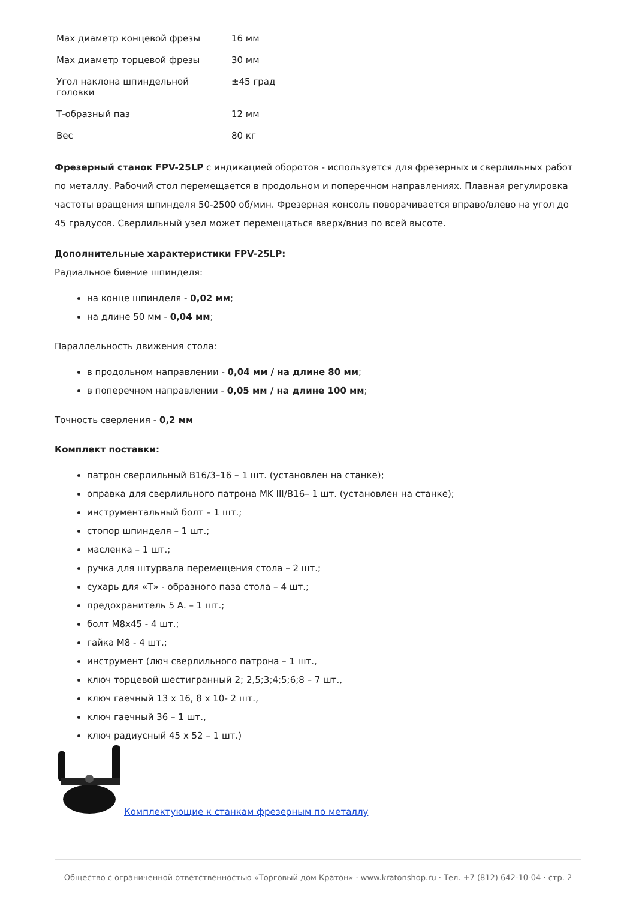| Max диаметр концевой фрезы | 16 мм |
| Max диаметр торцевой фрезы | 30 мм |
| Угол наклона шпиндельной головки | ±45 град |
| Т-образный паз | 12 мм |
| Вес | 80 кг |
Фрезерный станок FPV-25LP с индикацией оборотов - используется для фрезерных и сверлильных работ по металлу. Рабочий стол перемещается в продольном и поперечном направлениях. Плавная регулировка частоты вращения шпинделя 50-2500 об/мин. Фрезерная консоль поворачивается вправо/влево на угол до 45 градусов. Сверлильный узел может перемещаться вверх/вниз по всей высоте.
Дополнительные характеристики FPV-25LP:
Радиальное биение шпинделя:
на конце шпинделя - 0,02 мм;
на длине 50 мм - 0,04 мм;
Параллельность движения стола:
в продольном направлении - 0,04 мм / на длине 80 мм;
в поперечном направлении - 0,05 мм / на длине 100 мм;
Точность сверления - 0,2 мм
Комплект поставки:
патрон сверлильный B16/3–16 – 1 шт. (установлен на станке);
оправка для сверлильного патрона MK III/B16– 1 шт. (установлен на станке);
инструментальный болт – 1 шт.;
стопор шпинделя – 1 шт.;
масленка – 1 шт.;
ручка для штурвала перемещения стола – 2 шт.;
сухарь для «Т» - образного паза стола – 4 шт.;
предохранитель 5 А. – 1 шт.;
болт M8x45 - 4 шт.;
гайка M8 - 4 шт.;
инструмент (люч сверлильного патрона – 1 шт.,
ключ торцевой шестигранный 2; 2,5;3;4;5;6;8 – 7 шт.,
ключ гаечный 13 x 16, 8 x 10- 2 шт.,
ключ гаечный 36 – 1 шт.,
ключ радиусный 45 x 52 – 1 шт.)
Комплектующие к станкам фрезерным по металлу
Общество с ограниченной ответственностью «Торговый дом Кратон» · www.kratonshop.ru · Тел. +7 (812) 642-10-04 · стр. 2